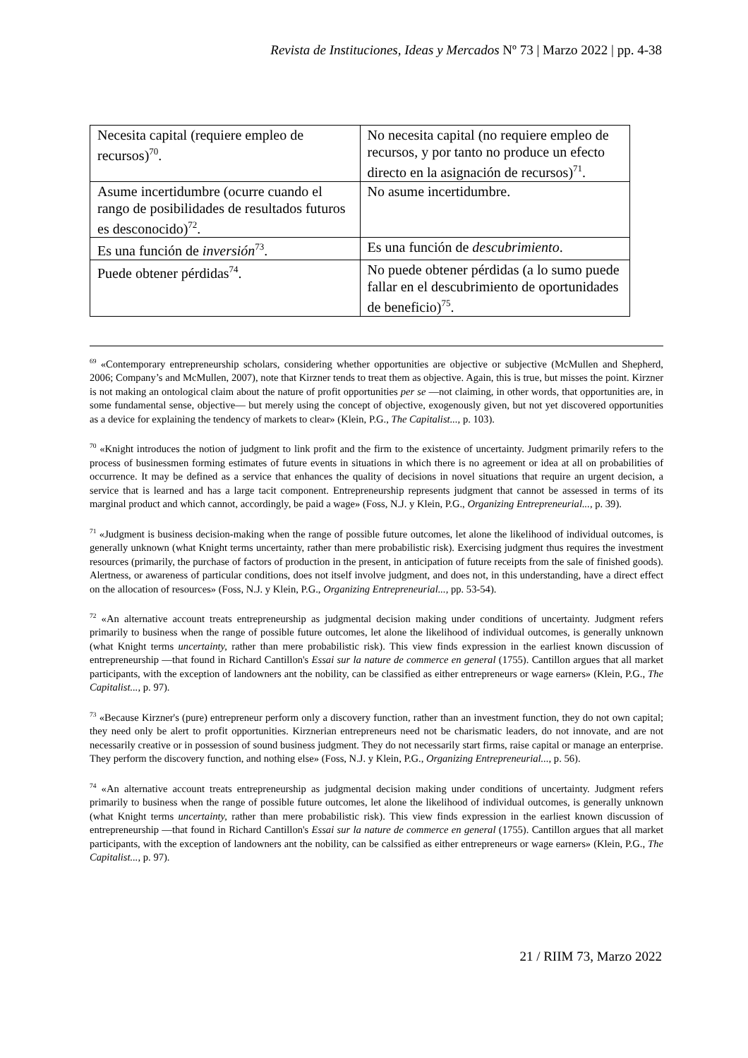Revista de Instituciones, Ideas y Mercados Nº 73 | Marzo 2022 | pp. 4-38
| Necesita capital (requiere empleo de recursos)<sup>70</sup>. | No necesita capital (no requiere empleo de recursos, y por tanto no produce un efecto directo en la asignación de recursos)<sup>71</sup>. |
| Asume incertidumbre (ocurre cuando el rango de posibilidades de resultados futuros es desconocido)<sup>72</sup>. | No asume incertidumbre. |
| Es una función de inversión<sup>73</sup>. | Es una función de descubrimiento . |
| Puede obtener pérdidas<sup>74</sup>. | No puede obtener pérdidas (a lo sumo puede fallar en el descubrimiento de oportunidades de beneficio)<sup>75</sup>. |
<sup>69</sup> «Contemporary entrepreneurship scholars, considering whether opportunities are objective or subjective (McMullen and Shepherd, 2006; Company’s and McMullen, 2007), note that Kirzner tends to treat them as objective. Again, this is true, but misses the point. Kirzner is not making an ontological claim about the nature of profit opportunities per se —not claiming, in other words, that opportunities are, in some fundamental sense, objective— but merely using the concept of objective, exogenously given, but not yet discovered opportunities as a device for explaining the tendency of markets to clear» (Klein, P.G., The Capitalist..., p. 103).
<sup>70</sup> «Knight introduces the notion of judgment to link profit and the firm to the existence of uncertainty. Judgment primarily refers to the process of businessmen forming estimates of future events in situations in which there is no agreement or idea at all on probabilities of occurrence. It may be defined as a service that enhances the quality of decisions in novel situations that require an urgent decision, a service that is learned and has a large tacit component. Entrepreneurship represents judgment that cannot be assessed in terms of its marginal product and which cannot, accordingly, be paid a wage» (Foss, N.J. y Klein, P.G., Organizing Entrepreneurial..., p. 39).
<sup>71</sup> «Judgment is business decision-making when the range of possible future outcomes, let alone the likelihood of individual outcomes, is generally unknown (what Knight terms uncertainty, rather than mere probabilistic risk). Exercising judgment thus requires the investment resources (primarily, the purchase of factors of production in the present, in anticipation of future receipts from the sale of finished goods). Alertness, or awareness of particular conditions, does not itself involve judgment, and does not, in this understanding, have a direct effect on the allocation of resources» (Foss, N.J. y Klein, P.G., Organizing Entrepreneurial..., pp. 53-54).
<sup>72</sup> «An alternative account treats entrepreneurship as judgmental decision making under conditions of uncertainty. Judgment refers primarily to business when the range of possible future outcomes, let alone the likelihood of individual outcomes, is generally unknown (what Knight terms uncertainty, rather than mere probabilistic risk). This view finds expression in the earliest known discussion of entrepreneurship —that found in Richard Cantillon's Essai sur la nature de commerce en general (1755). Cantillon argues that all market participants, with the exception of landowners ant the nobility, can be classified as either entrepreneurs or wage earners» (Klein, P.G., The Capitalist..., p. 97).
<sup>73</sup> «Because Kirzner's (pure) entrepreneur perform only a discovery function, rather than an investment function, they do not own capital; they need only be alert to profit opportunities. Kirznerian entrepreneurs need not be charismatic leaders, do not innovate, and are not necessarily creative or in possession of sound business judgment. They do not necessarily start firms, raise capital or manage an enterprise. They perform the discovery function, and nothing else» (Foss, N.J. y Klein, P.G., Organizing Entrepreneurial..., p. 56).
<sup>74</sup> «An alternative account treats entrepreneurship as judgmental decision making under conditions of uncertainty. Judgment refers primarily to business when the range of possible future outcomes, let alone the likelihood of individual outcomes, is generally unknown (what Knight terms uncertainty, rather than mere probabilistic risk). This view finds expression in the earliest known discussion of entrepreneurship —that found in Richard Cantillon's Essai sur la nature de commerce en general (1755). Cantillon argues that all market participants, with the exception of landowners ant the nobility, can be calssified as either entrepreneurs or wage earners» (Klein, P.G., The Capitalist..., p. 97).
21 / RIIM 73, Marzo 2022